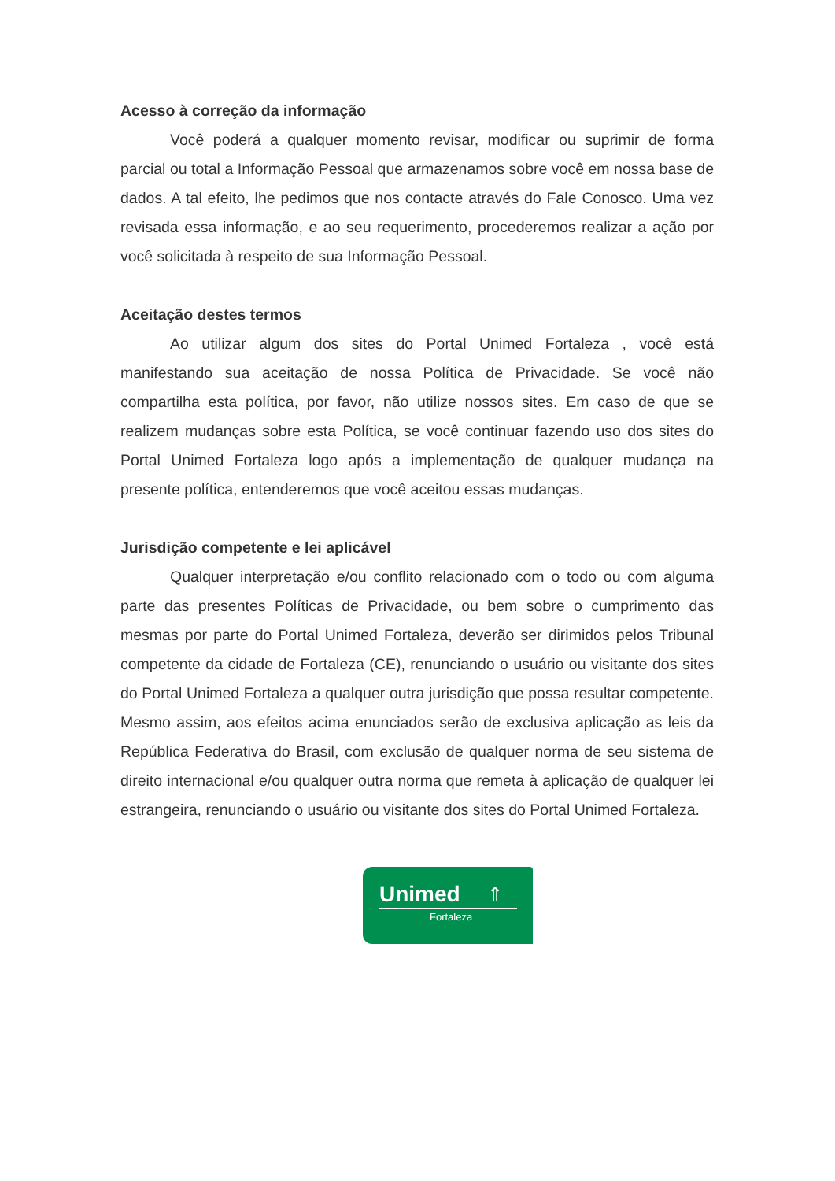Acesso à correção da informação
Você poderá a qualquer momento revisar, modificar ou suprimir de forma parcial ou total a Informação Pessoal que armazenamos sobre você em nossa base de dados. A tal efeito, lhe pedimos que nos contacte através do Fale Conosco. Uma vez revisada essa informação, e ao seu requerimento, procederemos realizar a ação por você solicitada à respeito de sua Informação Pessoal.
Aceitação destes termos
Ao utilizar algum dos sites do Portal Unimed Fortaleza , você está manifestando sua aceitação de nossa Política de Privacidade. Se você não compartilha esta política, por favor, não utilize nossos sites. Em caso de que se realizem mudanças sobre esta Política, se você continuar fazendo uso dos sites do Portal Unimed Fortaleza logo após a implementação de qualquer mudança na presente política, entenderemos que você aceitou essas mudanças.
Jurisdição competente e lei aplicável
Qualquer interpretação e/ou conflito relacionado com o todo ou com alguma parte das presentes Políticas de Privacidade, ou bem sobre o cumprimento das mesmas por parte do Portal Unimed Fortaleza, deverão ser dirimidos pelos Tribunal competente da cidade de Fortaleza (CE), renunciando o usuário ou visitante dos sites do Portal Unimed Fortaleza a qualquer outra jurisdição que possa resultar competente. Mesmo assim, aos efeitos acima enunciados serão de exclusiva aplicação as leis da República Federativa do Brasil, com exclusão de qualquer norma de seu sistema de direito internacional e/ou qualquer outra norma que remeta à aplicação de qualquer lei estrangeira, renunciando o usuário ou visitante dos sites do Portal Unimed Fortaleza.
Unimed ⇑
Fortaleza